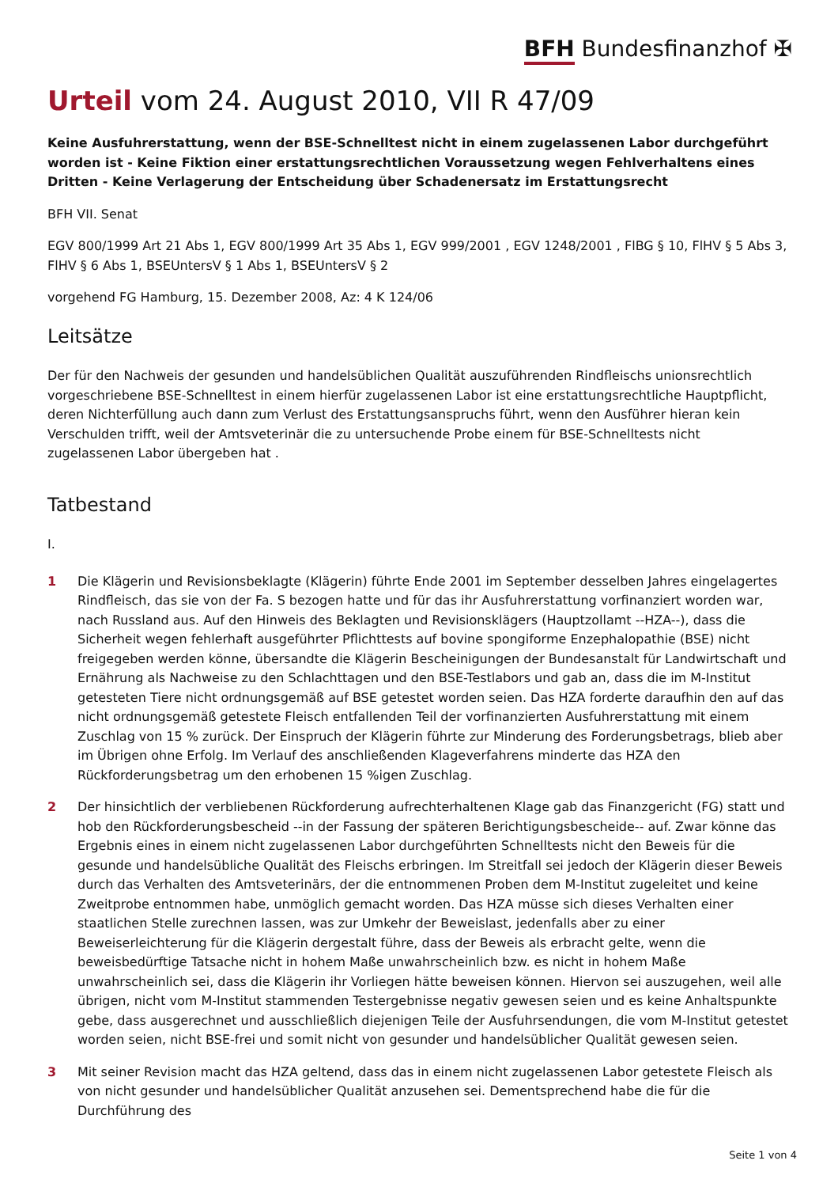BFH Bundesfinanzhof ✠
Urteil vom 24. August 2010, VII R 47/09
Keine Ausfuhrerstattung, wenn der BSE-Schnelltest nicht in einem zugelassenen Labor durchgeführt worden ist - Keine Fiktion einer erstattungsrechtlichen Voraussetzung wegen Fehlverhaltens eines Dritten - Keine Verlagerung der Entscheidung über Schadenersatz im Erstattungsrecht
BFH VII. Senat
EGV 800/1999 Art 21 Abs 1, EGV 800/1999 Art 35 Abs 1, EGV 999/2001 , EGV 1248/2001 , FlBG § 10, FlHV § 5 Abs 3, FlHV § 6 Abs 1, BSEUntersV § 1 Abs 1, BSEUntersV § 2
vorgehend FG Hamburg, 15. Dezember 2008, Az: 4 K 124/06
Leitsätze
Der für den Nachweis der gesunden und handelsüblichen Qualität auszuführenden Rindfleischs unionsrechtlich vorgeschriebene BSE-Schnelltest in einem hierfür zugelassenen Labor ist eine erstattungsrechtliche Hauptpflicht, deren Nichterfüllung auch dann zum Verlust des Erstattungsanspruchs führt, wenn den Ausführer hieran kein Verschulden trifft, weil der Amtsveterinär die zu untersuchende Probe einem für BSE-Schnelltests nicht zugelassenen Labor übergeben hat .
Tatbestand
I.
1 Die Klägerin und Revisionsbeklagte (Klägerin) führte Ende 2001 im September desselben Jahres eingelagertes Rindfleisch, das sie von der Fa. S bezogen hatte und für das ihr Ausfuhrerstattung vorfinanziert worden war, nach Russland aus. Auf den Hinweis des Beklagten und Revisionsklägers (Hauptzollamt --HZA--), dass die Sicherheit wegen fehlerhaft ausgeführter Pflichttests auf bovine spongiforme Enzephalopathie (BSE) nicht freigegeben werden könne, übersandte die Klägerin Bescheinigungen der Bundesanstalt für Landwirtschaft und Ernährung als Nachweise zu den Schlachttagen und den BSE-Testlabors und gab an, dass die im M-Institut getesteten Tiere nicht ordnungsgemäß auf BSE getestet worden seien. Das HZA forderte daraufhin den auf das nicht ordnungsgemäß getestete Fleisch entfallenden Teil der vorfinanzierten Ausfuhrerstattung mit einem Zuschlag von 15 % zurück. Der Einspruch der Klägerin führte zur Minderung des Forderungsbetrags, blieb aber im Übrigen ohne Erfolg. Im Verlauf des anschließenden Klageverfahrens minderte das HZA den Rückforderungsbetrag um den erhobenen 15 %igen Zuschlag.
2 Der hinsichtlich der verbliebenen Rückforderung aufrechterhaltenen Klage gab das Finanzgericht (FG) statt und hob den Rückforderungsbescheid --in der Fassung der späteren Berichtigungsbescheide-- auf. Zwar könne das Ergebnis eines in einem nicht zugelassenen Labor durchgeführten Schnelltests nicht den Beweis für die gesunde und handelsübliche Qualität des Fleischs erbringen. Im Streitfall sei jedoch der Klägerin dieser Beweis durch das Verhalten des Amtsveterinärs, der die entnommenen Proben dem M-Institut zugeleitet und keine Zweitprobe entnommen habe, unmöglich gemacht worden. Das HZA müsse sich dieses Verhalten einer staatlichen Stelle zurechnen lassen, was zur Umkehr der Beweislast, jedenfalls aber zu einer Beweiserleichterung für die Klägerin dergestalt führe, dass der Beweis als erbracht gelte, wenn die beweisbedürftige Tatsache nicht in hohem Maße unwahrscheinlich bzw. es nicht in hohem Maße unwahrscheinlich sei, dass die Klägerin ihr Vorliegen hätte beweisen können. Hiervon sei auszugehen, weil alle übrigen, nicht vom M-Institut stammenden Testergebnisse negativ gewesen seien und es keine Anhaltspunkte gebe, dass ausgerechnet und ausschließlich diejenigen Teile der Ausfuhrsendungen, die vom M-Institut getestet worden seien, nicht BSE-frei und somit nicht von gesunder und handelsüblicher Qualität gewesen seien.
3 Mit seiner Revision macht das HZA geltend, dass das in einem nicht zugelassenen Labor getestete Fleisch als von nicht gesunder und handelsüblicher Qualität anzusehen sei. Dementsprechend habe die für die Durchführung des
Seite 1 von 4